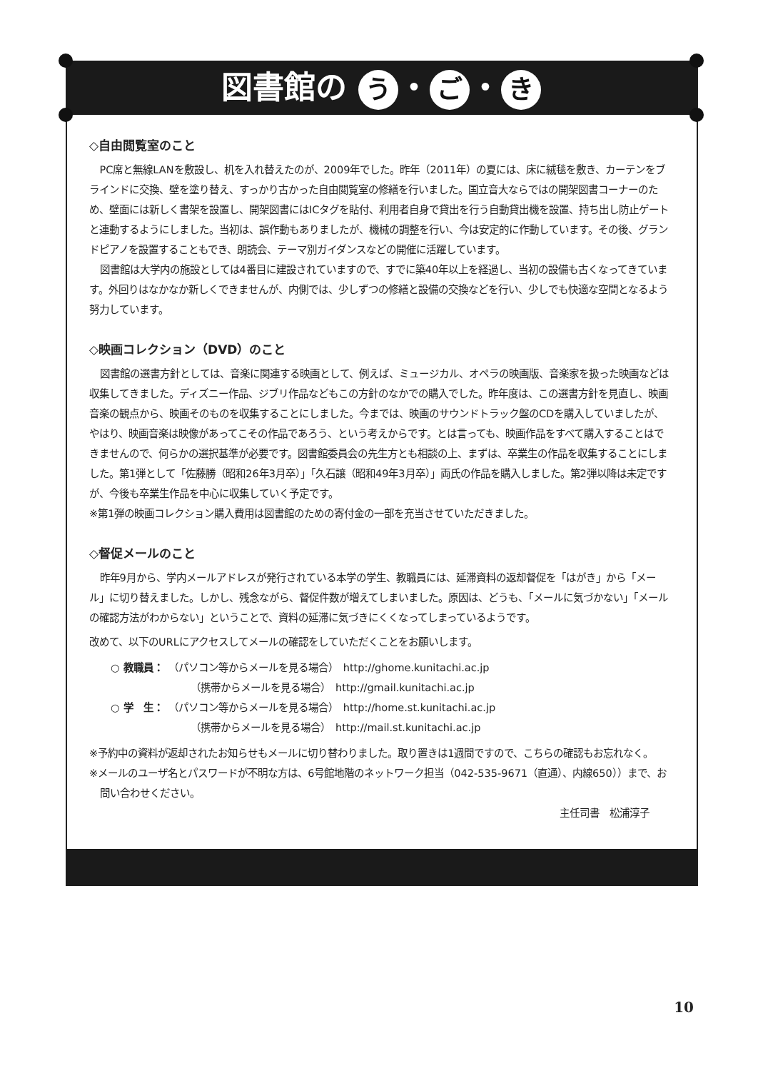図書館の う ・ ご ・ き
◇自由閲覧室のこと
PC席と無線LANを敷設し、机を入れ替えたのが、2009年でした。昨年（2011年）の夏には、床に絨毯を敷き、カーテンをブラインドに交換、壁を塗り替え、すっかり古かった自由閲覧室の修繕を行いました。国立音大ならではの開架図書コーナーのため、壁面には新しく書架を設置し、開架図書にはICタグを貼付、利用者自身で貸出を行う自動貸出機を設置、持ち出し防止ゲートと連動するようにしました。当初は、誤作動もありましたが、機械の調整を行い、今は安定的に作動しています。その後、グランドピアノを設置することもでき、朗読会、テーマ別ガイダンスなどの開催に活躍しています。
図書館は大学内の施設としては4番目に建設されていますので、すでに築40年以上を経過し、当初の設備も古くなってきています。外回りはなかなか新しくできませんが、内側では、少しずつの修繕と設備の交換などを行い、少しでも快適な空間となるよう努力しています。
◇映画コレクション（DVD）のこと
図書館の選書方針としては、音楽に関連する映画として、例えば、ミュージカル、オペラの映画版、音楽家を扱った映画などは収集してきました。ディズニー作品、ジブリ作品などもこの方針のなかでの購入でした。昨年度は、この選書方針を見直し、映画音楽の観点から、映画そのものを収集することにしました。今までは、映画のサウンドトラック盤のCDを購入していましたが、やはり、映画音楽は映像があってこその作品であろう、という考えからです。とは言っても、映画作品をすべて購入することはできませんので、何らかの選択基準が必要です。図書館委員会の先生方とも相談の上、まずは、卒業生の作品を収集することにしました。第1弾として「佐藤勝（昭和26年3月卒）」「久石譲（昭和49年3月卒）」両氏の作品を購入しました。第2弾以降は未定ですが、今後も卒業生作品を中心に収集していく予定です。
※第1弾の映画コレクション購入費用は図書館のための寄付金の一部を充当させていただきました。
◇督促メールのこと
昨年9月から、学内メールアドレスが発行されている本学の学生、教職員には、延滞資料の返却督促を「はがき」から「メール」に切り替えました。しかし、残念ながら、督促件数が増えてしまいました。原因は、どうも、「メールに気づかない」「メールの確認方法がわからない」ということで、資料の延滞に気づきにくくなってしまっているようです。
改めて、以下のURLにアクセスしてメールの確認をしていただくことをお願いします。
○ 教職員：　（パソコン等からメールを見る場合）　http://ghome.kunitachi.ac.jp
（携帯からメールを見る場合）　http://gmail.kunitachi.ac.jp
○ 学　生：　（パソコン等からメールを見る場合）　http://home.st.kunitachi.ac.jp
（携帯からメールを見る場合）　http://mail.st.kunitachi.ac.jp
※予約中の資料が返却されたお知らせもメールに切り替わりました。取り置きは1週間ですので、こちらの確認もお忘れなく。
※メールのユーザ名とパスワードが不明な方は、6号館地階のネットワーク担当（042-535-9671（直通）、内線650））まで、お問い合わせください。
主任司書　松浦淳子
10